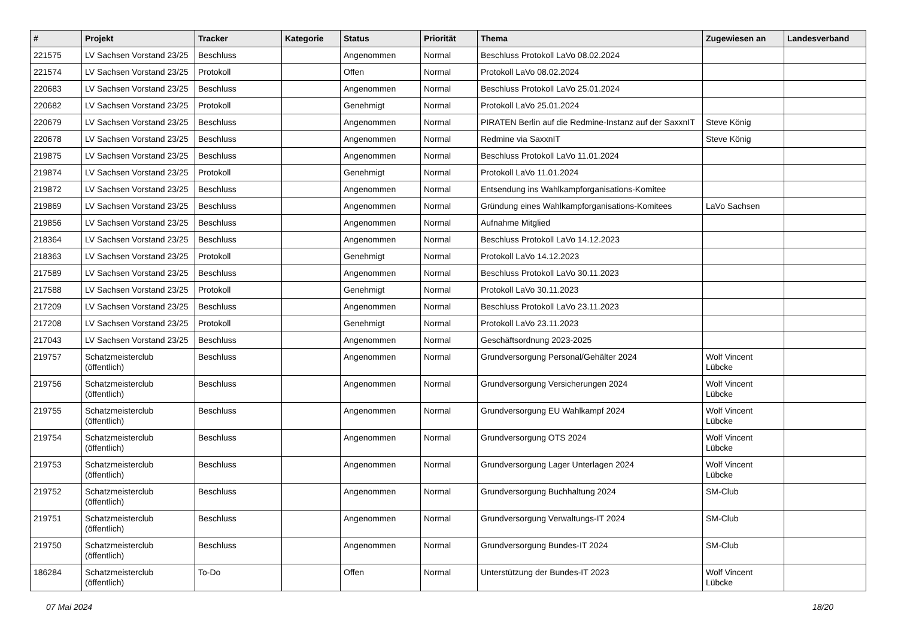| # | Projekt | Tracker | Kategorie | Status | Priorität | Thema | Zugewiesen an | Landesverband |
| --- | --- | --- | --- | --- | --- | --- | --- | --- |
| 221575 | LV Sachsen Vorstand 23/25 | Beschluss | | Angenommen | Normal | Beschluss Protokoll LaVo 08.02.2024 | | |
| 221574 | LV Sachsen Vorstand 23/25 | Protokoll | | Offen | Normal | Protokoll LaVo 08.02.2024 | | |
| 220683 | LV Sachsen Vorstand 23/25 | Beschluss | | Angenommen | Normal | Beschluss Protokoll LaVo 25.01.2024 | | |
| 220682 | LV Sachsen Vorstand 23/25 | Protokoll | | Genehmigt | Normal | Protokoll LaVo 25.01.2024 | | |
| 220679 | LV Sachsen Vorstand 23/25 | Beschluss | | Angenommen | Normal | PIRATEN Berlin auf die Redmine-Instanz auf der SaxxnIT | Steve König | |
| 220678 | LV Sachsen Vorstand 23/25 | Beschluss | | Angenommen | Normal | Redmine via SaxxnIT | Steve König | |
| 219875 | LV Sachsen Vorstand 23/25 | Beschluss | | Angenommen | Normal | Beschluss Protokoll LaVo 11.01.2024 | | |
| 219874 | LV Sachsen Vorstand 23/25 | Protokoll | | Genehmigt | Normal | Protokoll LaVo 11.01.2024 | | |
| 219872 | LV Sachsen Vorstand 23/25 | Beschluss | | Angenommen | Normal | Entsendung ins Wahlkampforganisations-Komitee | | |
| 219869 | LV Sachsen Vorstand 23/25 | Beschluss | | Angenommen | Normal | Gründung eines Wahlkampforganisations-Komitees | LaVo Sachsen | |
| 219856 | LV Sachsen Vorstand 23/25 | Beschluss | | Angenommen | Normal | Aufnahme Mitglied | | |
| 218364 | LV Sachsen Vorstand 23/25 | Beschluss | | Angenommen | Normal | Beschluss Protokoll LaVo 14.12.2023 | | |
| 218363 | LV Sachsen Vorstand 23/25 | Protokoll | | Genehmigt | Normal | Protokoll LaVo 14.12.2023 | | |
| 217589 | LV Sachsen Vorstand 23/25 | Beschluss | | Angenommen | Normal | Beschluss Protokoll LaVo 30.11.2023 | | |
| 217588 | LV Sachsen Vorstand 23/25 | Protokoll | | Genehmigt | Normal | Protokoll LaVo 30.11.2023 | | |
| 217209 | LV Sachsen Vorstand 23/25 | Beschluss | | Angenommen | Normal | Beschluss Protokoll LaVo 23.11.2023 | | |
| 217208 | LV Sachsen Vorstand 23/25 | Protokoll | | Genehmigt | Normal | Protokoll LaVo 23.11.2023 | | |
| 217043 | LV Sachsen Vorstand 23/25 | Beschluss | | Angenommen | Normal | Geschäftsordnung 2023-2025 | | |
| 219757 | Schatzmeisterclub (öffentlich) | Beschluss | | Angenommen | Normal | Grundversorgung Personal/Gehälter 2024 | Wolf Vincent Lübcke | |
| 219756 | Schatzmeisterclub (öffentlich) | Beschluss | | Angenommen | Normal | Grundversorgung Versicherungen 2024 | Wolf Vincent Lübcke | |
| 219755 | Schatzmeisterclub (öffentlich) | Beschluss | | Angenommen | Normal | Grundversorgung EU Wahlkampf 2024 | Wolf Vincent Lübcke | |
| 219754 | Schatzmeisterclub (öffentlich) | Beschluss | | Angenommen | Normal | Grundversorgung OTS 2024 | Wolf Vincent Lübcke | |
| 219753 | Schatzmeisterclub (öffentlich) | Beschluss | | Angenommen | Normal | Grundversorgung Lager Unterlagen 2024 | Wolf Vincent Lübcke | |
| 219752 | Schatzmeisterclub (öffentlich) | Beschluss | | Angenommen | Normal | Grundversorgung Buchhaltung 2024 | SM-Club | |
| 219751 | Schatzmeisterclub (öffentlich) | Beschluss | | Angenommen | Normal | Grundversorgung Verwaltungs-IT 2024 | SM-Club | |
| 219750 | Schatzmeisterclub (öffentlich) | Beschluss | | Angenommen | Normal | Grundversorgung Bundes-IT 2024 | SM-Club | |
| 186284 | Schatzmeisterclub (öffentlich) | To-Do | | Offen | Normal | Unterstützung der Bundes-IT 2023 | Wolf Vincent Lübcke | |
07 Mai 2024 18/20